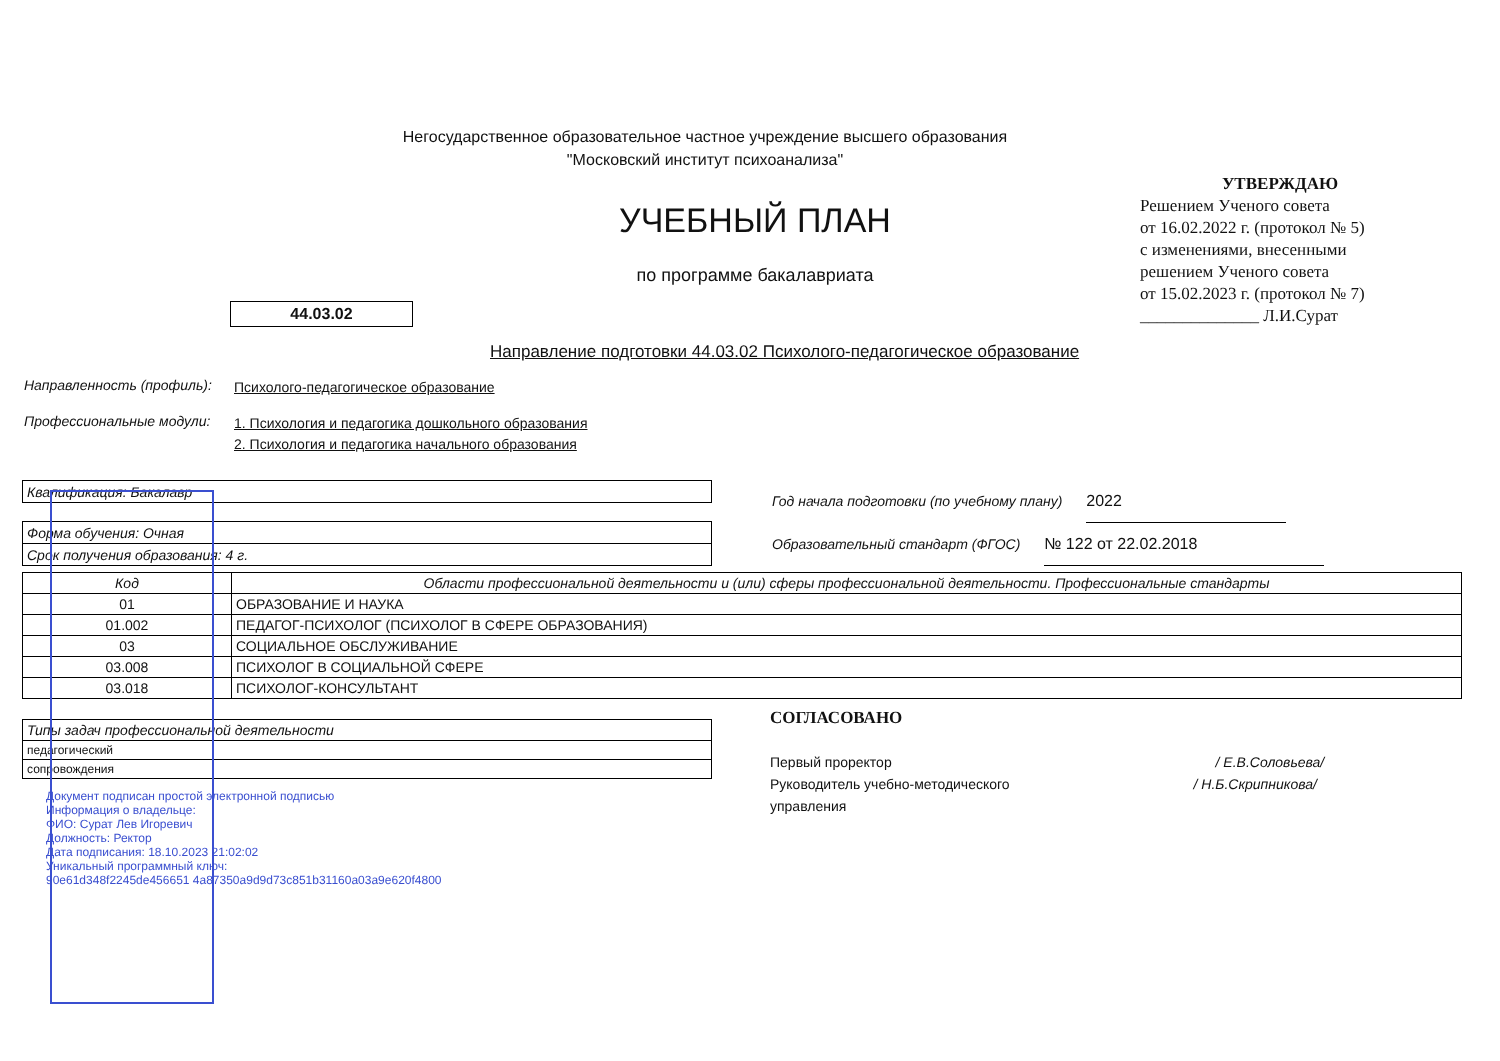Негосударственное образовательное частное учреждение высшего образования
"Московский институт психоанализа"
УЧЕБНЫЙ ПЛАН
по программе бакалавриата
44.03.02
Направление подготовки 44.03.02 Психолого-педагогическое образование
УТВЕРЖДАЮ
Решением Ученого совета
от 16.02.2022 г. (протокол № 5)
с изменениями, внесенными
решением Ученого совета
от 15.02.2023 г. (протокол № 7)
______________ Л.И.Сурат
Направленность (профиль): Психолого-педагогическое образование
Профессиональные модули: 1. Психология и педагогика дошкольного образования
2. Психология и педагогика начального образования
| Квалификация: Бакалавр |
| Форма обучения: Очная |
| Срок получения образования: 4 г. |
Год начала подготовки (по учебному плану) 2022
Образовательный стандарт (ФГОС) № 122 от 22.02.2018
| Код | Области профессиональной деятельности и (или) сферы профессиональной деятельности. Профессиональные стандарты |
| --- | --- |
| 01 | ОБРАЗОВАНИЕ И НАУКА |
| 01.002 | ПЕДАГОГ-ПСИХОЛОГ (ПСИХОЛОГ В СФЕРЕ ОБРАЗОВАНИЯ) |
| 03 | СОЦИАЛЬНОЕ ОБСЛУЖИВАНИЕ |
| 03.008 | ПСИХОЛОГ В СОЦИАЛЬНОЙ СФЕРЕ |
| 03.018 | ПСИХОЛОГ-КОНСУЛЬТАНТ |
| Типы задач профессиональной деятельности |
| педагогический |
| сопровождения |
Документ подписан простой электронной подписью
Информация о владельце:
ФИО: Сурат Лев Игоревич
Должность: Ректор
Дата подписания: 18.10.2023 21:02:02
Уникальный программный ключ:
90e61d348f2245de456651 4a87350a9d9d73c851b31160a03a9e620f4800
СОГЛАСОВАНО
Первый проректор / Е.В.Соловьева/
Руководитель учебно-методического / Н.Б.Скрипникова/
управления